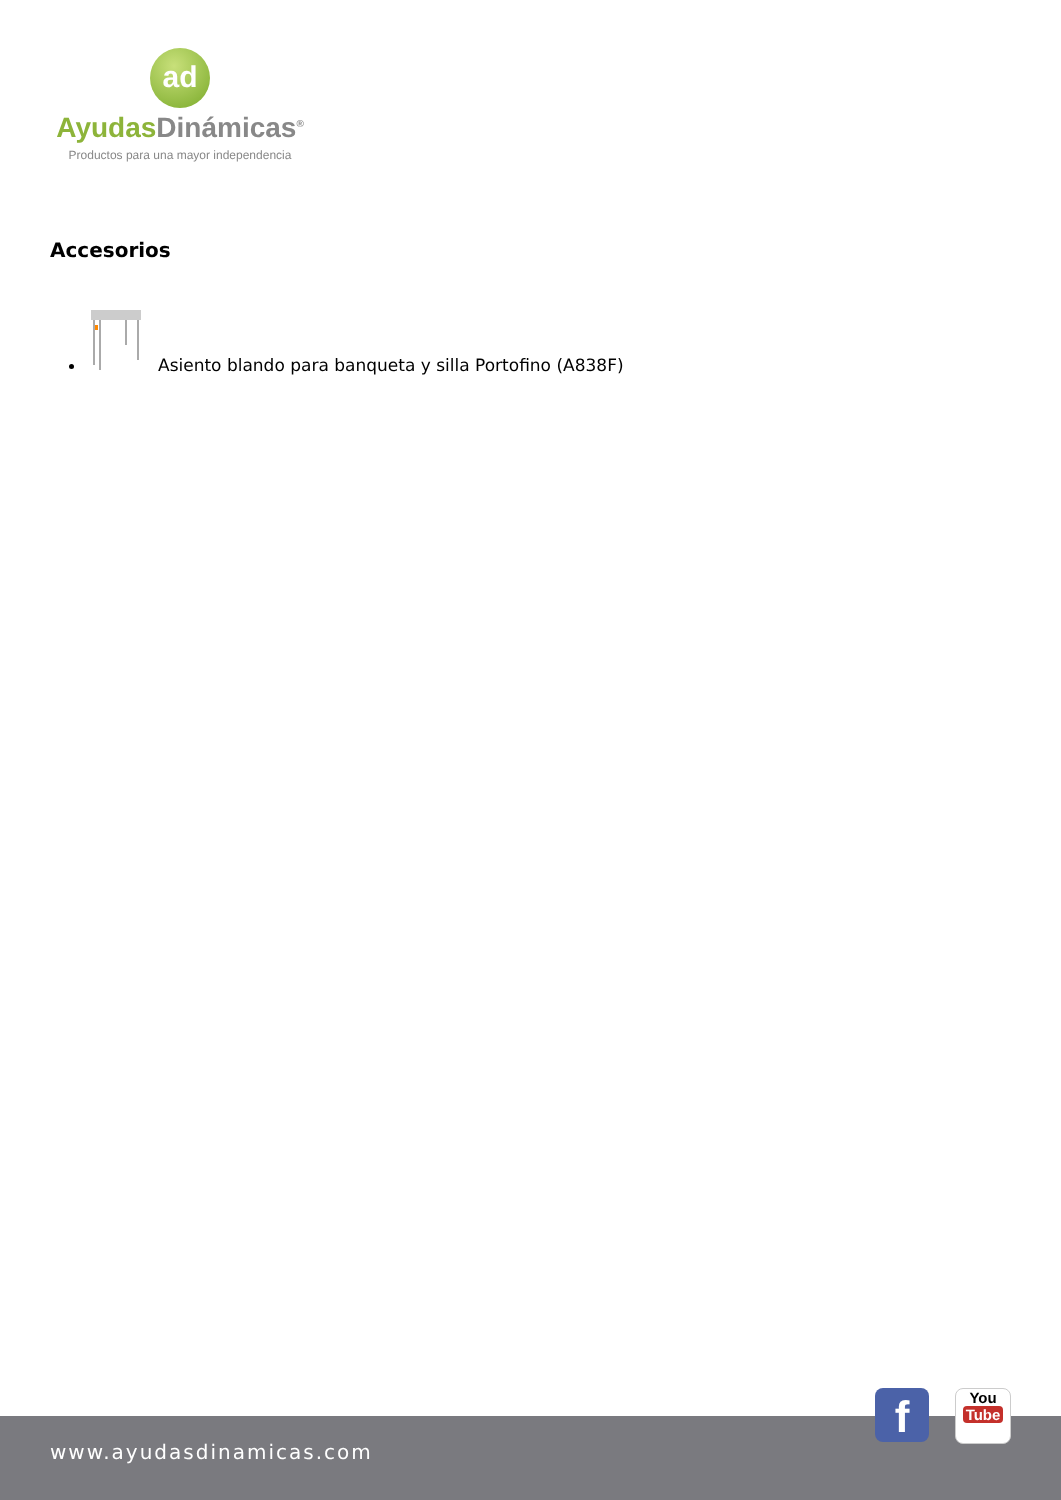ad
Ayudas Dinámicas<sup>®</sup>
Productos para una mayor independencia
Accesorios
Asiento blando para banqueta y silla Portofino (A838F)
www.ayudasdinamicas.com
f
You
Tube